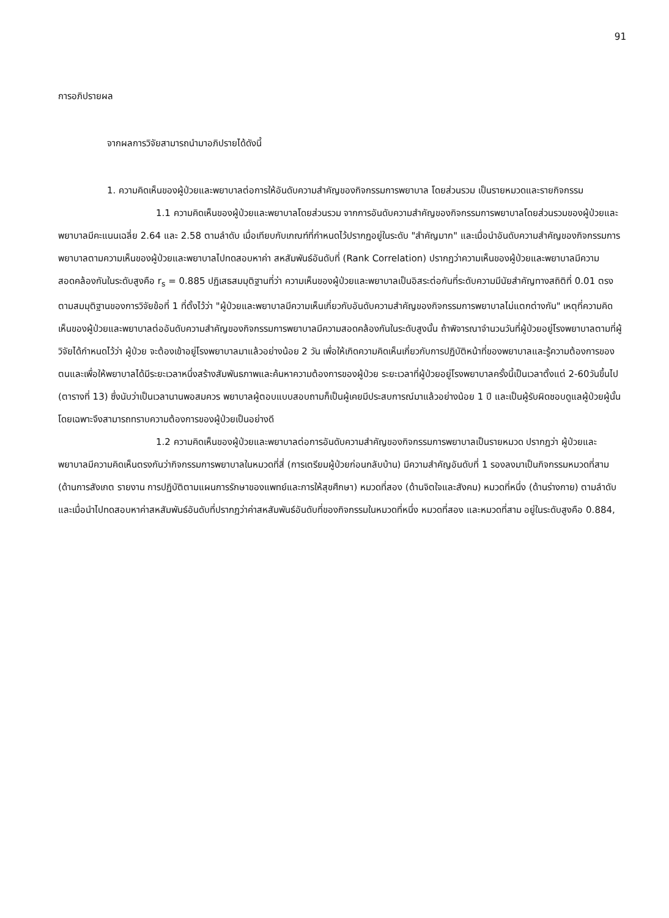91
การอภิปรายผล
จากผลการวิจัยสามารถนำมาอภิปรายได้ดังนี้
1. ความคิดเห็นของผู้ป่วยและพยาบาลต่อการให้อันดับความสำคัญของกิจกรรมการพยาบาล โดยส่วนรวม เป็นรายหมวดและรายกิจกรรม
1.1 ความคิดเห็นของผู้ป่วยและพยาบาลโดยส่วนรวม จากการอันดับความสำคัญของกิจกรรมการพยาบาลโดยส่วนรวมของผู้ป่วยและพยาบาลมีคะแนนเฉลี่ย 2.64 และ 2.58 ตามลำดับ เมื่อเทียบกับเกณฑ์ที่กำหนดไว้ปรากฏอยู่ในระดับ "สำคัญมาก" และเมื่อนำอันดับความสำคัญของกิจกรรมการพยาบาลตามความเห็นของผู้ป่วยและพยาบาลไปทดสอบหาค่า สหสัมพันธ์อันดับที่ (Rank Correlation) ปรากฏว่าความเห็นของผู้ป่วยและพยาบาลมีความสอดคล้องกันในระดับสูงคือ r<sub>s</sub> = 0.885 ปฏิเสธสมมุติฐานที่ว่า ความเห็นของผู้ป่วยและพยาบาลเป็นอิสระต่อกันที่ระดับความมีนัยสำคัญทางสถิติที่ 0.01 ตรงตามสมมุติฐานของการวิจัยข้อที่ 1 ที่ตั้งไว้ว่า "ผู้ป่วยและพยาบาลมีความเห็นเกี่ยวกับอันดับความสำคัญของกิจกรรมการพยาบาลไม่แตกต่างกัน" เหตุที่ความคิดเห็นของผู้ป่วยและพยาบาลต่ออันดับความสำคัญของกิจกรรมการพยาบาลมีความสอดคล้องกันในระดับสูงนั้น ถ้าพิจารณาจำนวนวันที่ผู้ป่วยอยู่โรงพยาบาลตามที่ผู้วิจัยได้กำหนดไว้ว่า ผู้ป่วย จะต้องเข้าอยู่โรงพยาบาลมาแล้วอย่างน้อย 2 วัน เพื่อให้เกิดความคิดเห็นเกี่ยวกับการปฏิบัติหน้าที่ของพยาบาลและรู้ความต้องการของตนและเพื่อให้พยาบาลได้มีระยะเวลาหนึ่งสร้างสัมพันธภาพและค้นหาความต้องการของผู้ป่วย ระยะเวลาที่ผู้ป่วยอยู่โรงพยาบาลครั้งนี้เป็นเวลาตั้งแต่ 2-60วันขึ้นไป (ตารางที่ 13) ซึ่งนับว่าเป็นเวลานานพอสมควร พยาบาลผู้ตอบแบบสอบถามก็เป็นผู้เคยมีประสบการณ์มาแล้วอย่างน้อย 1 ปี และเป็นผู้รับผิดชอบดูแลผู้ป่วยผู้นั้นโดยเฉพาะจึงสามารถทราบความต้องการของผู้ป่วยเป็นอย่างดี
1.2 ความคิดเห็นของผู้ป่วยและพยาบาลต่อการอันดับความสำคัญของกิจกรรมการพยาบาลเป็นรายหมวด ปรากฏว่า ผู้ป่วยและพยาบาลมีความคิดเห็นตรงกันว่ากิจกรรมการพยาบาลในหมวดที่สี่ (การเตรียมผู้ป่วยก่อนกลับบ้าน) มีความสำคัญอันดับที่ 1 รองลงมาเป็นกิจกรรมหมวดที่สาม (ด้านการสังเกต รายงาน การปฏิบัติตามแผนการรักษาของแพทย์และการให้สุขศึกษา) หมวดที่สอง (ด้านจิตใจและสังคม) หมวดที่หนึ่ง (ด้านร่างกาย) ตามลำดับ และเมื่อนำไปทดสอบหาค่าสหสัมพันธ์อันดับที่ปรากฏว่าค่าสหสัมพันธ์อันดับที่ของกิจกรรมในหมวดที่หนึ่ง หมวดที่สอง และหมวดที่สาม อยู่ในระดับสูงคือ 0.884,